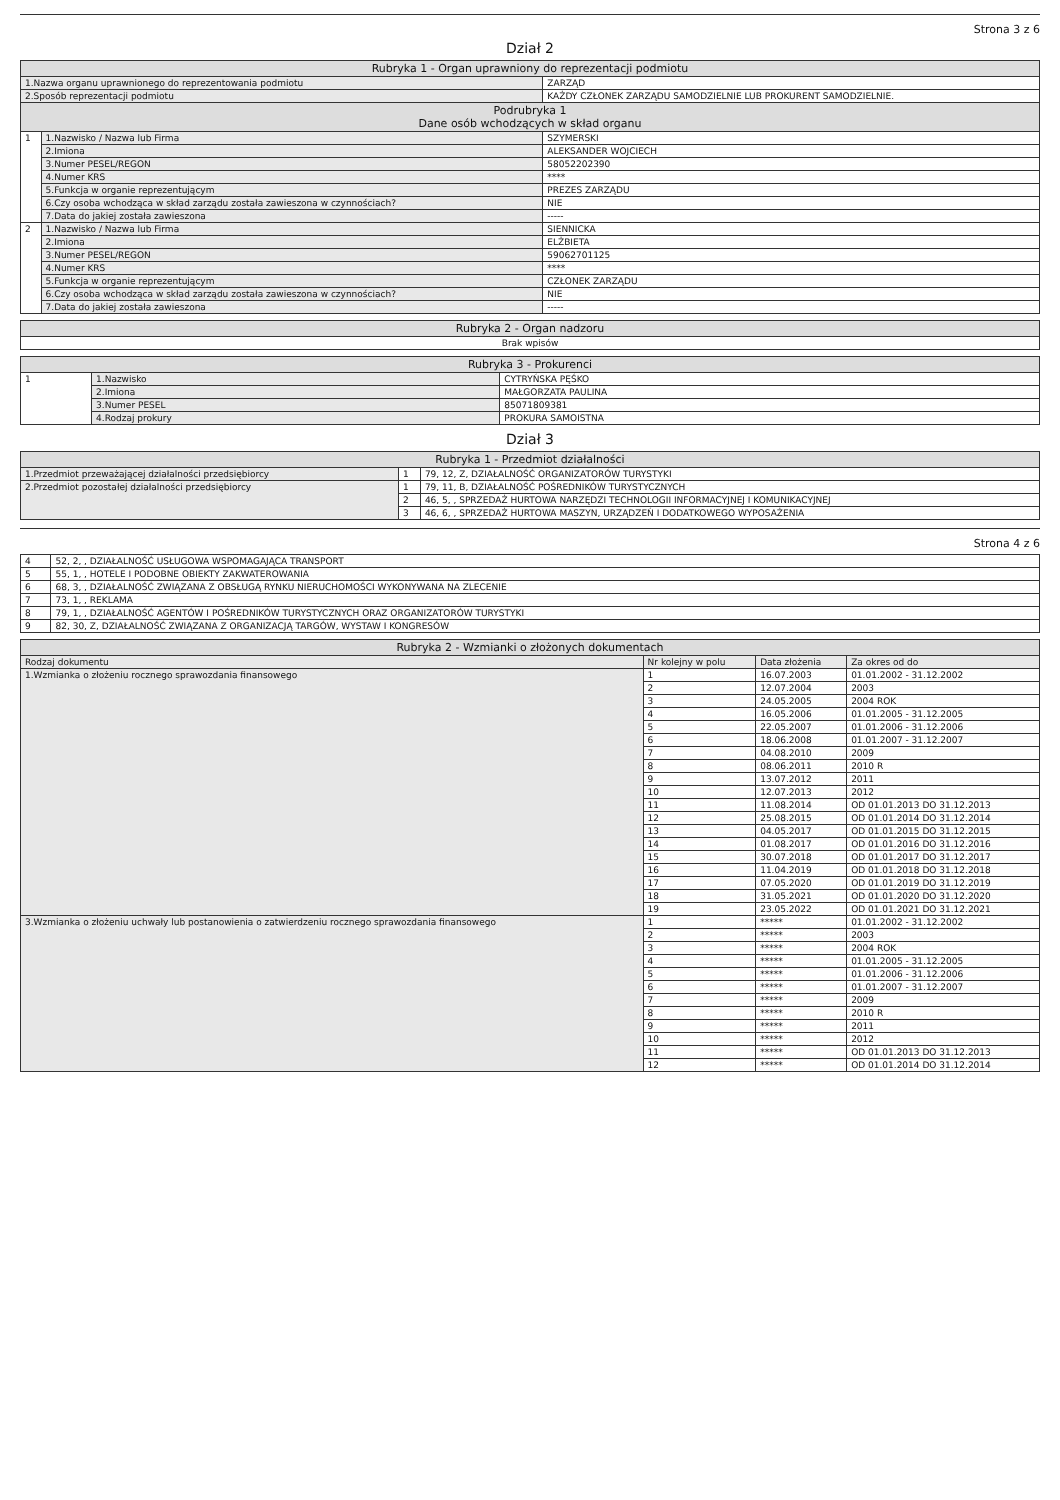Strona 3 z 6
Dział 2
| Rubryka 1 - Organ uprawniony do reprezentacji podmiotu | | |
| --- | --- | --- |
| 1.Nazwa organu uprawnionego do reprezentowania podmiotu | | ZARZĄD |
| 2.Sposób reprezentacji podmiotu | | KAŻDY CZŁONEK ZARZĄDU SAMODZIELNIE LUB PROKURENT SAMODZIELNIE. |
| Podrubryka 1 Dane osób wchodzących w skład organu | | |
| 1 | 1.Nazwisko / Nazwa lub Firma | SZYMERSKI |
| | 2.Imiona | ALEKSANDER WOJCIECH |
| | 3.Numer PESEL/REGON | 58052202390 |
| | 4.Numer KRS | **** |
| | 5.Funkcja w organie reprezentującym | PREZES ZARZĄDU |
| | 6.Czy osoba wchodząca w skład zarządu została zawieszona w czynnościach? | NIE |
| | 7.Data do jakiej została zawieszona | ----- |
| 2 | 1.Nazwisko / Nazwa lub Firma | SIENNICKA |
| | 2.Imiona | ELŻBIETA |
| | 3.Numer PESEL/REGON | 59062701125 |
| | 4.Numer KRS | **** |
| | 5.Funkcja w organie reprezentującym | CZŁONEK ZARZĄDU |
| | 6.Czy osoba wchodząca w skład zarządu została zawieszona w czynnościach? | NIE |
| | 7.Data do jakiej została zawieszona | ----- |
| Rubryka 2 - Organ nadzoru |
| --- |
| Brak wpisów |
| Rubryka 3 - Prokurenci | | |
| --- | --- | --- |
| 1 | 1.Nazwisko | CYTRYŃSKA PĘŚKO |
| | 2.Imiona | MAŁGORZATA PAULINA |
| | 3.Numer PESEL | 85071809381 |
| | 4.Rodzaj prokury | PROKURA SAMOISTNA |
Dział 3
| Rubryka 1 - Przedmiot działalności | | |
| --- | --- | --- |
| 1.Przedmiot przeważającej działalności przedsiębiorcy | 1 | 79, 12, Z, DZIAŁALNOŚĆ ORGANIZATORÓW TURYSTYKI |
| 2.Przedmiot pozostałej działalności przedsiębiorcy | 1 | 79, 11, B, DZIAŁALNOŚĆ POŚREDNIKÓW TURYSTYCZNYCH |
| | 2 | 46, 5, , SPRZEDAŻ HURTOWA NARZĘDZI TECHNOLOGII INFORMACYJNEJ I KOMUNIKACYJNEJ |
| | 3 | 46, 6, , SPRZEDAŻ HURTOWA MASZYN, URZĄDZEŃ I DODATKOWEGO WYPOSAŻENIA |
Strona 4 z 6
| 4 | 52, 2, , DZIAŁALNOŚĆ USŁUGOWA WSPOMAGAJĄCA TRANSPORT |
| 5 | 55, 1, , HOTELE I PODOBNE OBIEKTY ZAKWATEROWANIA |
| 6 | 68, 3, , DZIAŁALNOŚĆ ZWIĄZANA Z OBSŁUGĄ RYNKU NIERUCHOMOŚCI WYKONYWANA NA ZLECENIE |
| 7 | 73, 1, , REKLAMA |
| 8 | 79, 1, , DZIAŁALNOŚĆ AGENTÓW I POŚREDNIKÓW TURYSTYCZNYCH ORAZ ORGANIZATORÓW TURYSTYKI |
| 9 | 82, 30, Z, DZIAŁALNOŚĆ ZWIĄZANA Z ORGANIZACJĄ TARGÓW, WYSTAW I KONGRESÓW |
| Rubryka 2 - Wzmianki o złożonych dokumentach | | | |
| --- | --- | --- | --- |
| Rodzaj dokumentu | Nr kolejny w polu | Data złożenia | Za okres od do |
| 1.Wzmianka o złożeniu rocznego sprawozdania finansowego | 1 | 16.07.2003 | 01.01.2002 - 31.12.2002 |
| | 2 | 12.07.2004 | 2003 |
| | 3 | 24.05.2005 | 2004 ROK |
| | 4 | 16.05.2006 | 01.01.2005 - 31.12.2005 |
| | 5 | 22.05.2007 | 01.01.2006 - 31.12.2006 |
| | 6 | 18.06.2008 | 01.01.2007 - 31.12.2007 |
| | 7 | 04.08.2010 | 2009 |
| | 8 | 08.06.2011 | 2010 R |
| | 9 | 13.07.2012 | 2011 |
| | 10 | 12.07.2013 | 2012 |
| | 11 | 11.08.2014 | OD 01.01.2013 DO 31.12.2013 |
| | 12 | 25.08.2015 | OD 01.01.2014 DO 31.12.2014 |
| | 13 | 04.05.2017 | OD 01.01.2015 DO 31.12.2015 |
| | 14 | 01.08.2017 | OD 01.01.2016 DO 31.12.2016 |
| | 15 | 30.07.2018 | OD 01.01.2017 DO 31.12.2017 |
| | 16 | 11.04.2019 | OD 01.01.2018 DO 31.12.2018 |
| | 17 | 07.05.2020 | OD 01.01.2019 DO 31.12.2019 |
| | 18 | 31.05.2021 | OD 01.01.2020 DO 31.12.2020 |
| | 19 | 23.05.2022 | OD 01.01.2021 DO 31.12.2021 |
| 3.Wzmianka o złożeniu uchwały lub postanowienia o zatwierdzeniu rocznego sprawozdania finansowego | 1 | ***** | 01.01.2002 - 31.12.2002 |
| | 2 | ***** | 2003 |
| | 3 | ***** | 2004 ROK |
| | 4 | ***** | 01.01.2005 - 31.12.2005 |
| | 5 | ***** | 01.01.2006 - 31.12.2006 |
| | 6 | ***** | 01.01.2007 - 31.12.2007 |
| | 7 | ***** | 2009 |
| | 8 | ***** | 2010 R |
| | 9 | ***** | 2011 |
| | 10 | ***** | 2012 |
| | 11 | ***** | OD 01.01.2013 DO 31.12.2013 |
| | 12 | ***** | OD 01.01.2014 DO 31.12.2014 |